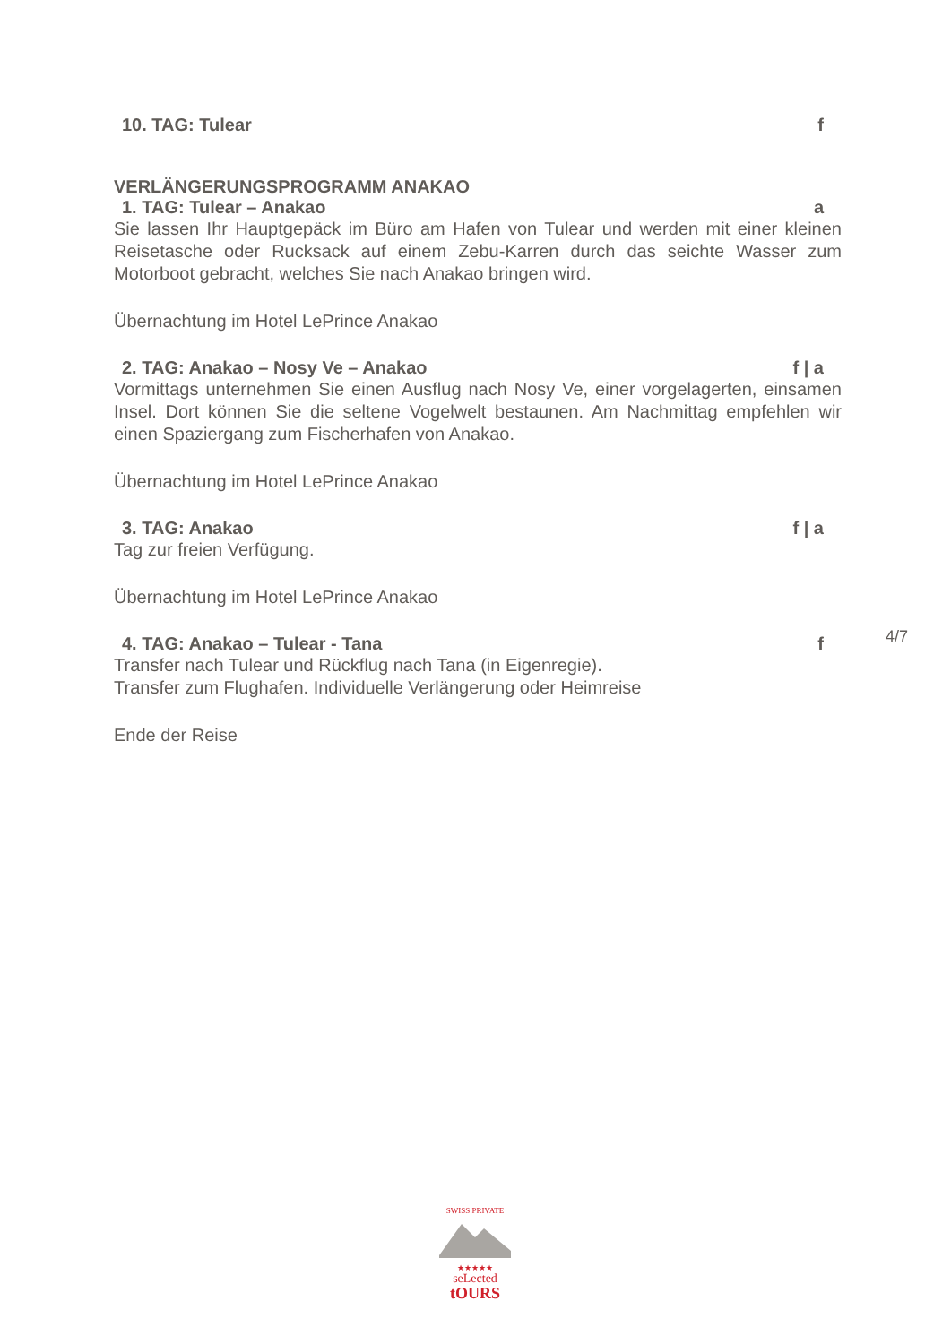10. TAG: Tulear f
VERLÄNGERUNGSPROGRAMM ANAKAO
1. TAG: Tulear – Anakao a
Sie lassen Ihr Hauptgepäck im Büro am Hafen von Tulear und werden mit einer kleinen Reisetasche oder Rucksack auf einem Zebu-Karren durch das seichte Wasser zum Motorboot gebracht, welches Sie nach Anakao bringen wird.
Übernachtung im Hotel LePrince Anakao
2. TAG: Anakao – Nosy Ve – Anakao f | a
Vormittags unternehmen Sie einen Ausflug nach Nosy Ve, einer vorgelagerten, einsamen Insel. Dort können Sie die seltene Vogelwelt bestaunen. Am Nachmittag empfehlen wir einen Spaziergang zum Fischerhafen von Anakao.
Übernachtung im Hotel LePrince Anakao
3. TAG: Anakao f | a
Tag zur freien Verfügung.
Übernachtung im Hotel LePrince Anakao
4. TAG: Anakao – Tulear - Tana f
Transfer nach Tulear und Rückflug nach Tana (in Eigenregie).
Transfer zum Flughafen. Individuelle Verlängerung oder Heimreise
Ende der Reise
4/7
SWISS PRIVATE
★★★★★
seLected
tOURS